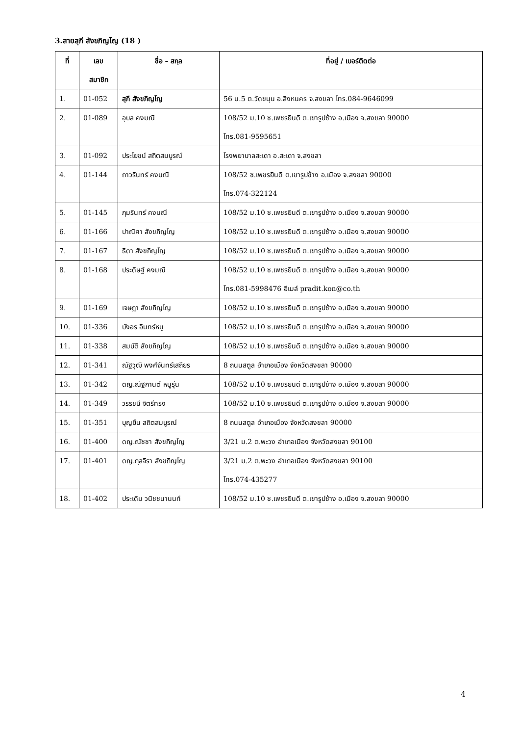3.สายสุภี สังขภิญโญ (18 )
| ที่ | เลข สมาชิก | ชื่อ – สกุล | ที่อยู่ / เบอร์ติดต่อ |
| --- | --- | --- | --- |
| 1. | 01-052 | สุภี สังขภิญโญ | 56 ม.5 ต.วัดขนุน อ.สิงหนคร จ.สงขลา โทร.084-9646099 |
| 2. | 01-089 | อุบล คงมณี | 108/52 ม.10 ซ.เพชรยินดี ต.เขารูปช้าง อ.เมือง จ.สงขลา 90000 โทร.081-9595651 |
| 3. | 01-092 | ประโยชน์ สถิตสมบูรณ์ | โรงพยาบาลสะเดา อ.สะเดา จ.สงขลา |
| 4. | 01-144 | ถาวรินทร์ คงมณี | 108/52 ซ.เพชรยินดี ต.เขารูปช้าง อ.เมือง จ.สงขลา 90000 โทร.074-322124 |
| 5. | 01-145 | ภุมรินทร์ คงมณี | 108/52 ม.10 ซ.เพชรยินดี ต.เขารูปช้าง อ.เมือง จ.สงขลา 90000 |
| 6. | 01-166 | ปาณิศา สังขภิญโญ | 108/52 ม.10 ซ.เพชรยินดี ต.เขารูปช้าง อ.เมือง จ.สงขลา 90000 |
| 7. | 01-167 | ธิดา สังขภิญโญ | 108/52 ม.10 ซ.เพชรยินดี ต.เขารูปช้าง อ.เมือง จ.สงขลา 90000 |
| 8. | 01-168 | ประดิษฐ์ คงมณี | 108/52 ม.10 ซ.เพชรยินดี ต.เขารูปช้าง อ.เมือง จ.สงขลา 90000 โทร.081-5998476 อีเมล์ pradit.kon@co.th |
| 9. | 01-169 | เจษฎา สังขภิญโญ | 108/52 ม.10 ซ.เพชรยินดี ต.เขารูปช้าง อ.เมือง จ.สงขลา 90000 |
| 10. | 01-336 | บังอร อินทร์หนู | 108/52 ม.10 ซ.เพชรยินดี ต.เขารูปช้าง อ.เมือง จ.สงขลา 90000 |
| 11. | 01-338 | สมบัติ สังขภิญโญ | 108/52 ม.10 ซ.เพชรยินดี ต.เขารูปช้าง อ.เมือง จ.สงขลา 90000 |
| 12. | 01-341 | ณัฐวุฒิ พงศ์จันทร์เสถียร | 8 ถนนสตูล อำเภอเมือง จังหวัดสงขลา 90000 |
| 13. | 01-342 | ดญ.ณัฐกานต์ หนูรุ่น | 108/52 ม.10 ซ.เพชรยินดี ต.เขารูปช้าง อ.เมือง จ.สงขลา 90000 |
| 14. | 01-349 | วรรชนี จิตรีทรง | 108/52 ม.10 ซ.เพชรยินดี ต.เขารูปช้าง อ.เมือง จ.สงขลา 90000 |
| 15. | 01-351 | บุญยืน สถิตสมบูรณ์ | 8 ถนนสตูล อำเภอเมือง จังหวัดสงขลา 90000 |
| 16. | 01-400 | ดญ.ณัชชา สังขภิญโญ | 3/21 ม.2 ต.พะวง อำเภอเมือง จังหวัดสงขลา 90100 |
| 17. | 01-401 | ดญ.กุลจิรา สังขภิญโญ | 3/21 ม.2 ต.พะวง อำเภอเมือง จังหวัดสงขลา 90100 โทร.074-435277 |
| 18. | 01-402 | ประเดิม วนิชชนานนท์ | 108/52 ม.10 ซ.เพชรยินดี ต.เขารูปช้าง อ.เมือง จ.สงขลา 90000 |
4